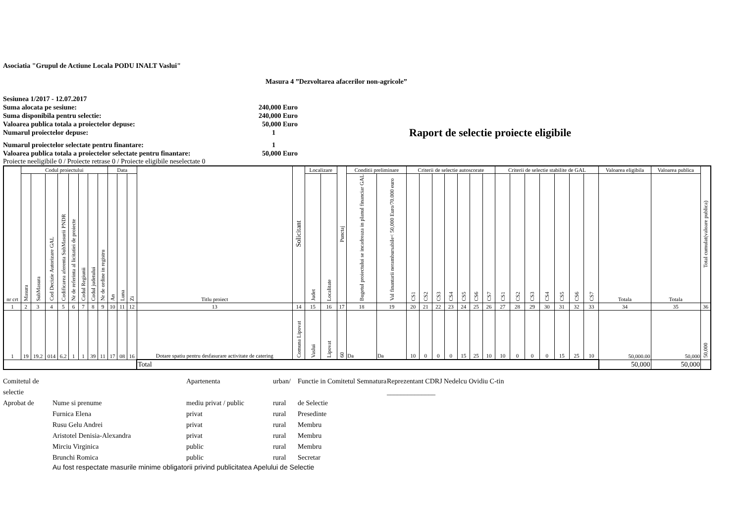Asociatia "Grupul de Actiune Locala PODU INALT Vaslui"
Masura 4 ”Dezvoltarea afacerilor non-agricole”
Sesiunea 1/2017 - 12.07.2017
Suma alocata pe sesiune: 240,000 Euro
Suma disponibila pentru selectie: 240,000 Euro
Valoarea publica totala a proiectelor depuse: 50,000 Euro
Numarul proiectelor depuse: 1 Raport de selectie proiecte eligibile
Numarul proiectelor selectate pentru finantare: 1
Valoarea publica totala a proiectelor selectate pentru finantare: 50,000 Euro
Proiecte neeligibile 0 / Proiecte retrase 0 / Proiecte eligibile neselectate 0
| nr crt | Codul proiectului | | | | | | | | Data | | | Titlu proiect | Solicitant | Localizare | | Punctaj | Conditii preliminare | | Criterii de selectie autoscorate | | | | | | | Criterii de selectie stabilite de GAL | | | | | | | Valoarea eligibila | Valoarea publica | Total cumulat(valoare publica) |
| | Masura | SubMasura | Cod Decizie Autorizare GAL | Codificarea aferenta SubMasurii PNDR | Nr de referinta al licitatiei de proiecte | Codul Regiunii | Codul judetului | Nr de ordine in registru | An | Luna | Zi | | | Judet | Localitate | | Bugetul proiectului se incadreaza in planul financiar GAL | Val finantarii nerambursabile< 50,000 Euro/70.000 euro | CS1 | CS2 | CS3 | CS4 | CS5 | CS6 | CS7 | CS1 | CS2 | CS3 | CS4 | CS5 | CS6 | CS7 | Totala | Totala | |
| 1 | 2 | 3 | 4 | 5 | 6 | 7 | 8 | 9 | 10 | 11 | 12 | 13 | 14 | 15 | 16 | 17 | 18 | 19 | 20 | 21 | 22 | 23 | 24 | 25 | 26 | 27 | 28 | 29 | 30 | 31 | 32 | 33 | 34 | 35 | 36 |
| 1 | 19 | 19.2 | 014 | 6.2 | 1 | 1 | 39 | 11 | 17 | 08 | 16 | Dotare spatiu pentru desfasurare activitate de catering | Comuna Lipovat | Vaslui | Lipovat | 60 | Da | Da | 10 | 0 | 0 | 0 | 15 | 25 | 10 | 10 | 0 | 0 | 0 | 15 | 25 | 10 | 50,000.00 | 50,000 | 50,000 |
| | | | | | | | | | | | | Total | | | | | | | | | | | | | | | | | | | | | 50,000 | 50,000 | |
Comitetul de selectie Apartenenta urban/ Functie in Comitetul Semnatura Reprezentant CDRJ Nedelcu Ovidiu C-tin ______________ Aprobat de Nume si prenume mediu privat / public rural de Selectie Furnica Elena privat rural Presedinte Rusu Gelu Andrei privat rural Membru Aristotel Denisia-Alexandra privat rural Membru Mirciu Virginica public rural Membru Brunchi Romica public rural Secretar
Au fost respectate masurile minime obligatorii privind publicitatea Apelului de Selectie